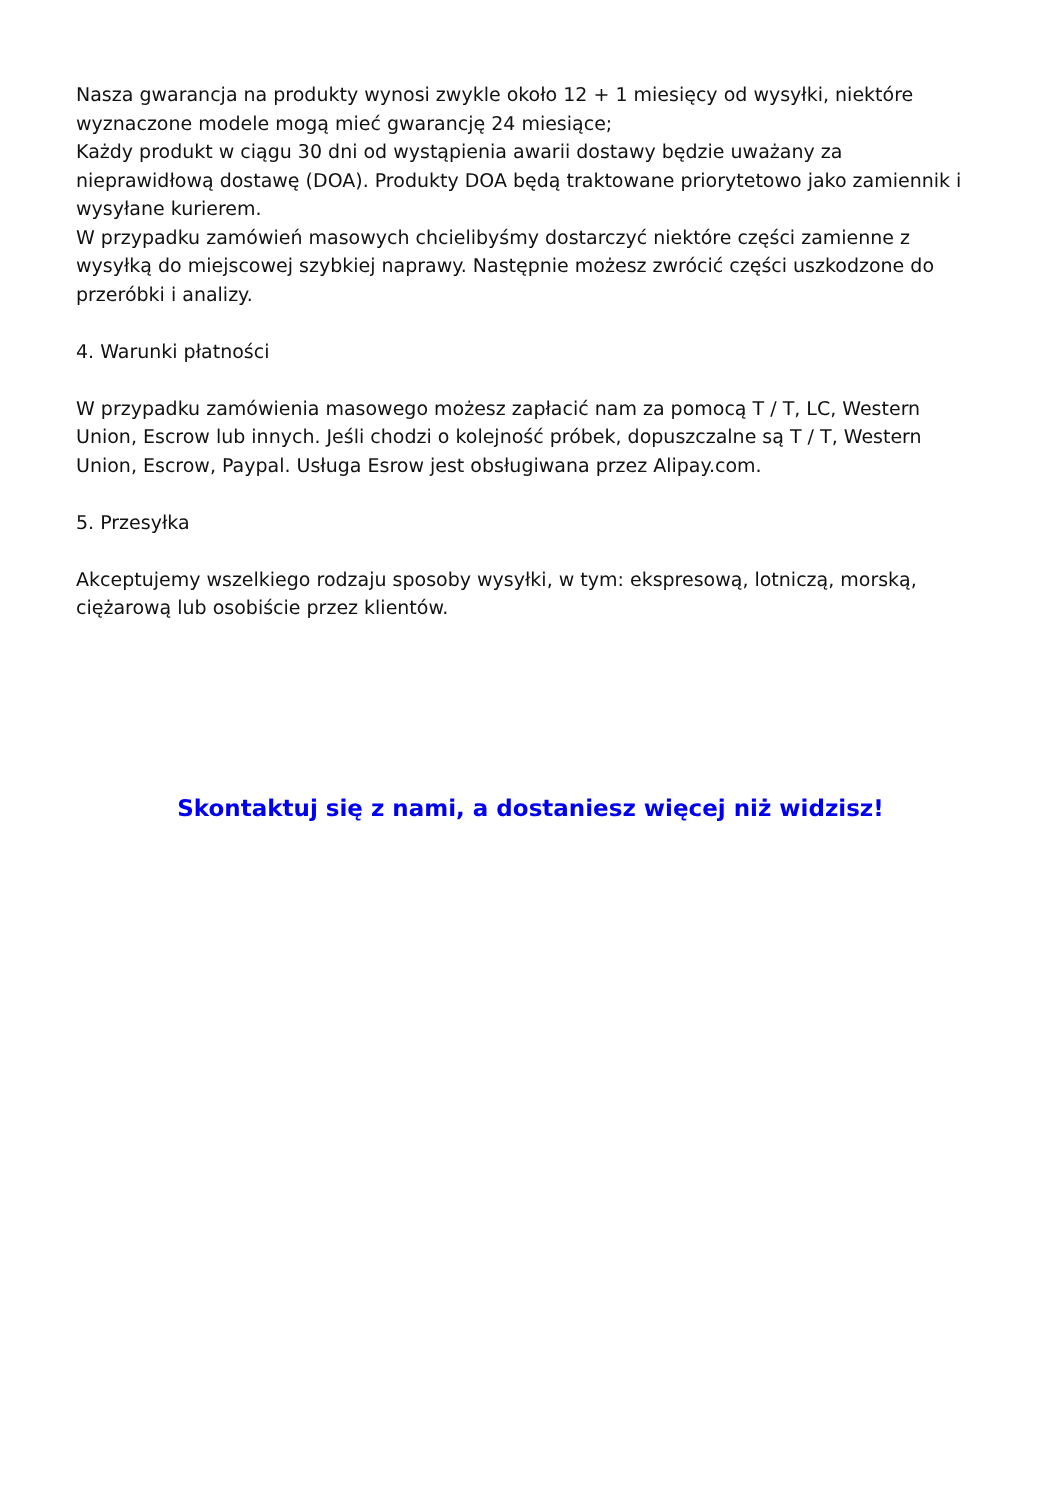Nasza gwarancja na produkty wynosi zwykle około 12 + 1 miesięcy od wysyłki, niektóre wyznaczone modele mogą mieć gwarancję 24 miesiące;
Każdy produkt w ciągu 30 dni od wystąpienia awarii dostawy będzie uważany za nieprawidłową dostawę (DOA). Produkty DOA będą traktowane priorytetowo jako zamiennik i wysyłane kurierem.
W przypadku zamówień masowych chcielibyśmy dostarczyć niektóre części zamienne z wysyłką do miejscowej szybkiej naprawy. Następnie możesz zwrócić części uszkodzone do przeróbki i analizy.
4. Warunki płatności
W przypadku zamówienia masowego możesz zapłacić nam za pomocą T / T, LC, Western Union, Escrow lub innych. Jeśli chodzi o kolejność próbek, dopuszczalne są T / T, Western Union, Escrow, Paypal. Usługa Esrow jest obsługiwana przez Alipay.com.
5. Przesyłka
Akceptujemy wszelkiego rodzaju sposoby wysyłki, w tym: ekspresową, lotniczą, morską, ciężarową lub osobiście przez klientów.
Skontaktuj się z nami, a dostaniesz więcej niż widzisz!